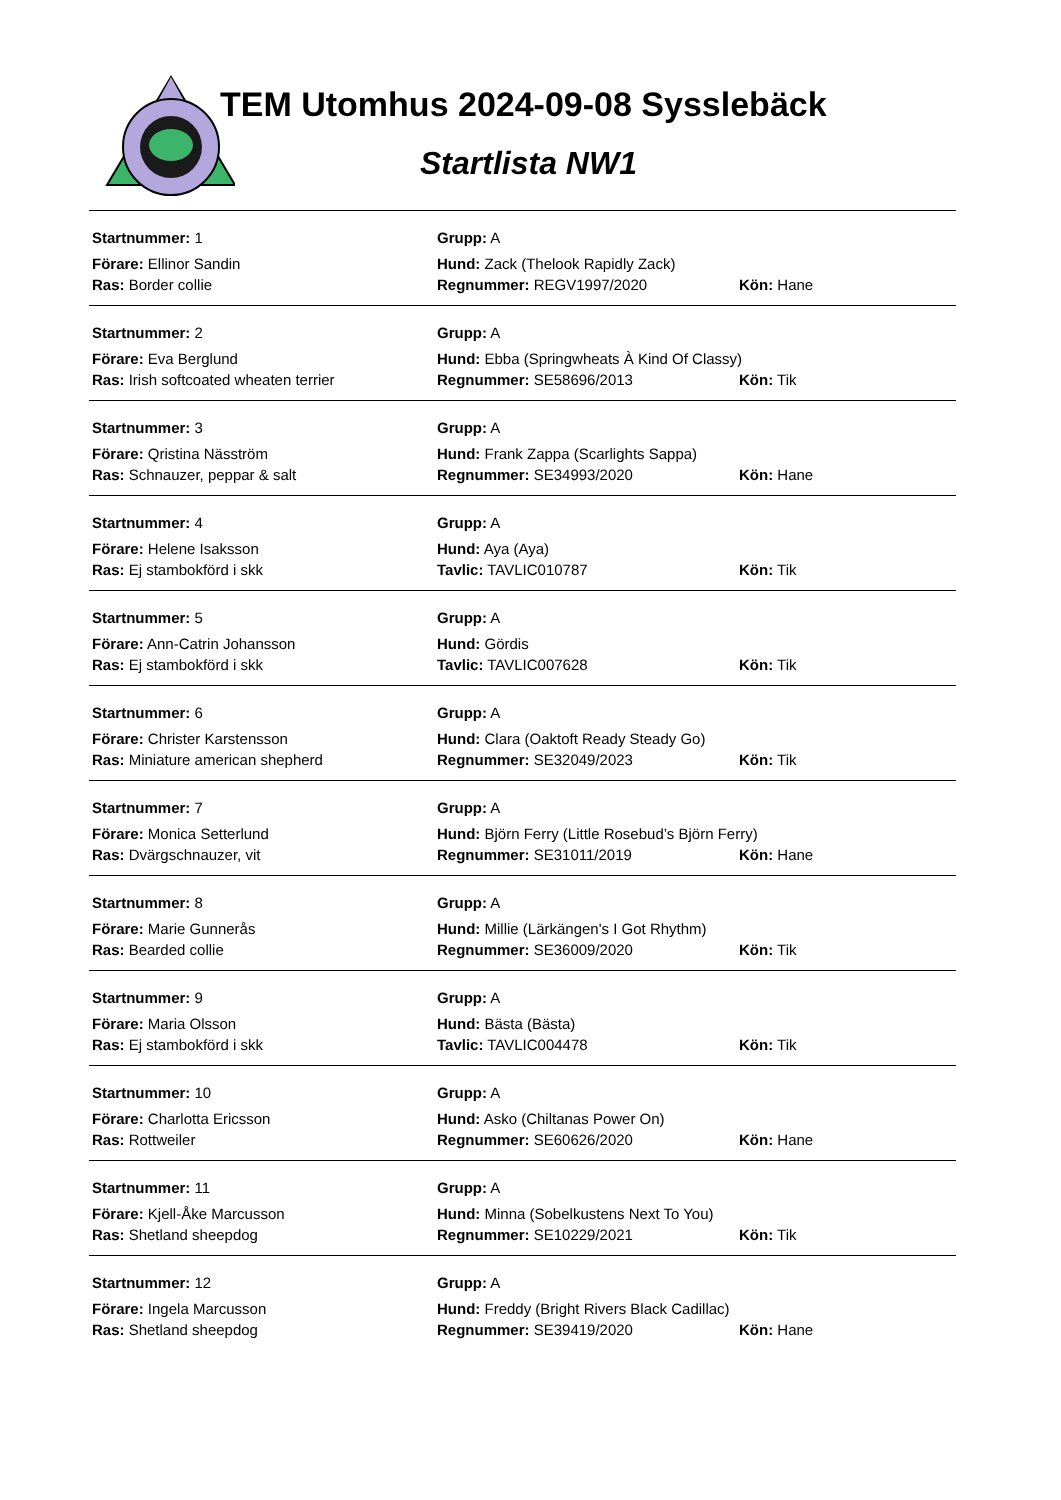TEM Utomhus 2024-09-08 Sysslebäck
Startlista NW1
Startnummer: 1 Grupp: A
Förare: Ellinor Sandin Hund: Zack (Thelook Rapidly Zack)
Ras: Border collie Regnummer: REGV1997/2020 Kön: Hane
Startnummer: 2 Grupp: A
Förare: Eva Berglund Hund: Ebba (Springwheats À Kind Of Classy)
Ras: Irish softcoated wheaten terrier Regnummer: SE58696/2013 Kön: Tik
Startnummer: 3 Grupp: A
Förare: Qristina Näsström Hund: Frank Zappa (Scarlights Sappa)
Ras: Schnauzer, peppar & salt Regnummer: SE34993/2020 Kön: Hane
Startnummer: 4 Grupp: A
Förare: Helene Isaksson Hund: Aya (Aya)
Ras: Ej stambokförd i skk Tavlic: TAVLIC010787 Kön: Tik
Startnummer: 5 Grupp: A
Förare: Ann-Catrin Johansson Hund: Gördis
Ras: Ej stambokförd i skk Tavlic: TAVLIC007628 Kön: Tik
Startnummer: 6 Grupp: A
Förare: Christer Karstensson Hund: Clara (Oaktoft Ready Steady Go)
Ras: Miniature american shepherd Regnummer: SE32049/2023 Kön: Tik
Startnummer: 7 Grupp: A
Förare: Monica Setterlund Hund: Björn Ferry (Little Rosebud’s Björn Ferry)
Ras: Dvärgschnauzer, vit Regnummer: SE31011/2019 Kön: Hane
Startnummer: 8 Grupp: A
Förare: Marie Gunnerås Hund: Millie (Lärkängen's I Got Rhythm)
Ras: Bearded collie Regnummer: SE36009/2020 Kön: Tik
Startnummer: 9 Grupp: A
Förare: Maria Olsson Hund: Bästa (Bästa)
Ras: Ej stambokförd i skk Tavlic: TAVLIC004478 Kön: Tik
Startnummer: 10 Grupp: A
Förare: Charlotta Ericsson Hund: Asko (Chiltanas Power On)
Ras: Rottweiler Regnummer: SE60626/2020 Kön: Hane
Startnummer: 11 Grupp: A
Förare: Kjell-Åke Marcusson Hund: Minna (Sobelkustens Next To You)
Ras: Shetland sheepdog Regnummer: SE10229/2021 Kön: Tik
Startnummer: 12 Grupp: A
Förare: Ingela Marcusson Hund: Freddy (Bright Rivers Black Cadillac)
Ras: Shetland sheepdog Regnummer: SE39419/2020 Kön: Hane